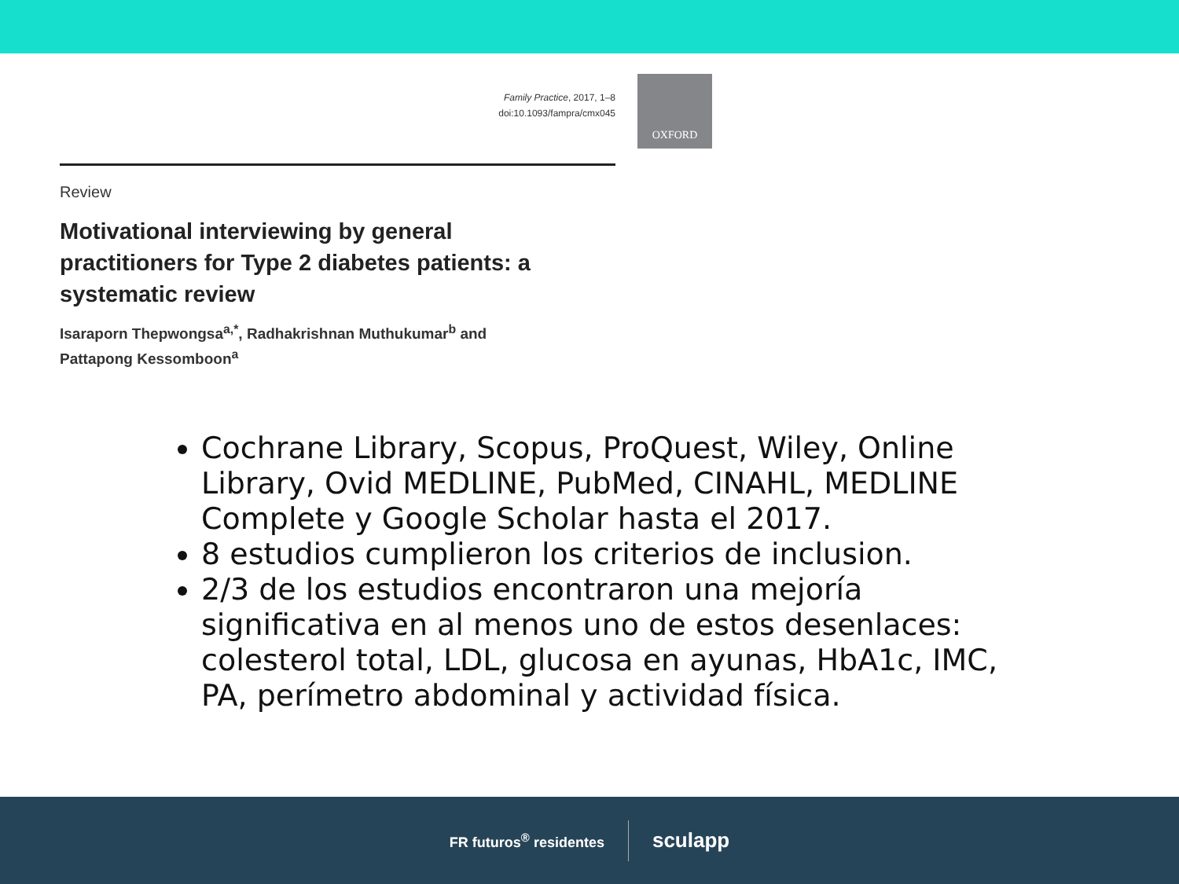Family Practice, 2017, 1–8
doi:10.1093/fampra/cmx045
OXFORD
Review
Motivational interviewing by general practitioners for Type 2 diabetes patients: a systematic review
Isaraporn Thepwongsa<sup>a,*</sup>, Radhakrishnan Muthukumar<sup>b</sup> and
Pattapong Kessomboon<sup>a</sup>
Cochrane Library, Scopus, ProQuest, Wiley, Online Library, Ovid MEDLINE, PubMed, CINAHL, MEDLINE Complete y Google Scholar hasta el 2017.
8 estudios cumplieron los criterios de inclusion.
2/3 de los estudios encontraron una mejoría significativa en al menos uno de estos desenlaces: colesterol total, LDL, glucosa en ayunas, HbA1c, IMC, PA, perímetro abdominal y actividad física.
FR futuros<sup>®</sup> residentes
sculapp